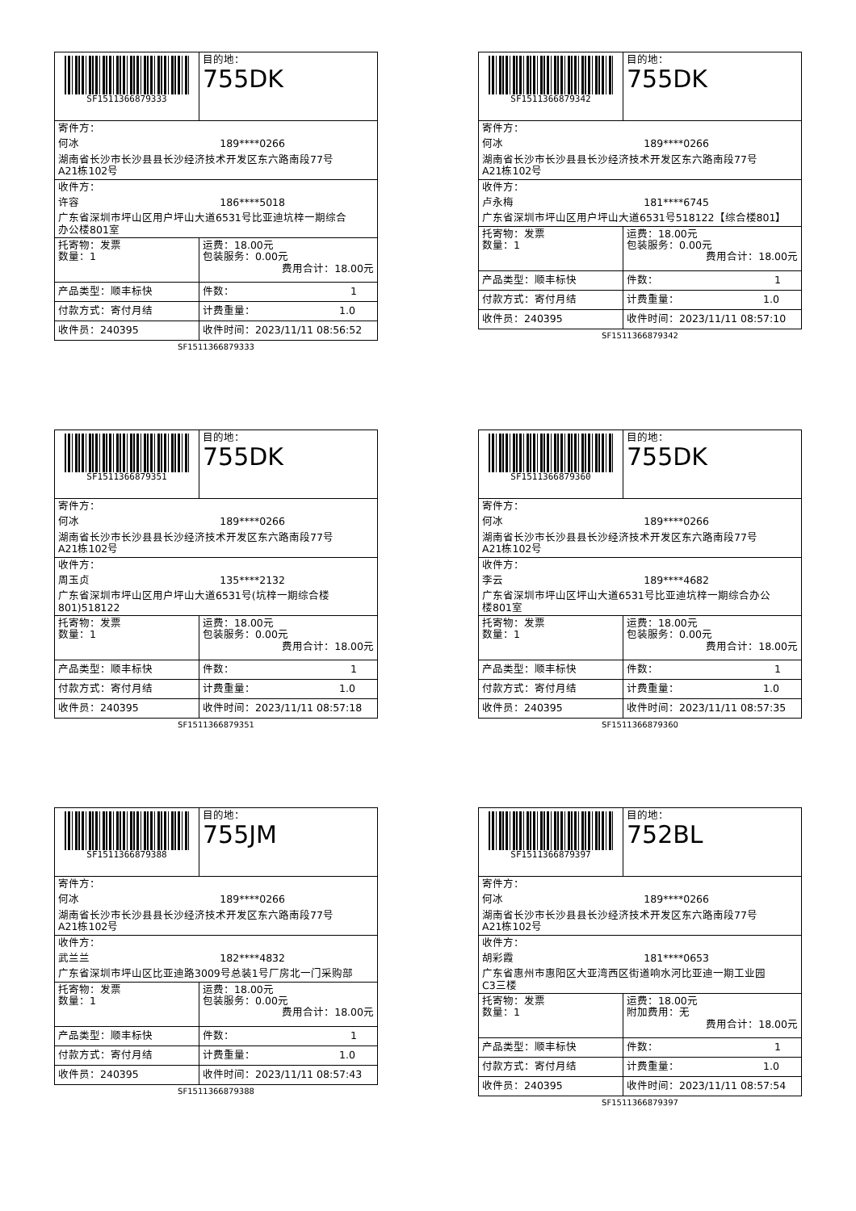| SF1511366879333 | 目的地： 755DK |
| 寄件方： 何冰 189****0266 湖南省长沙市长沙县县长沙经济技术开发区东六路南段77号 A21栋102号 | |
| 收件方： 许容 186****5018 广东省深圳市坪山区用户坪山大道6531号比亚迪坑梓一期综合 办公楼801室 | |
| 托寄物：发票 数量：1 | 运费：18.00元 包装服务：0.00元 费用合计：18.00元 |
| 产品类型：顺丰标快 | 件数： 1 |
| 付款方式：寄付月结 | 计费重量： 1.0 |
| 收件员：240395 | 收件时间：2023/11/11 08:56:52 |
SF1511366879333
| SF1511366879342 | 目的地： 755DK |
| 寄件方： 何冰 189****0266 湖南省长沙市长沙县县长沙经济技术开发区东六路南段77号 A21栋102号 | |
| 收件方： 卢永梅 181****6745 广东省深圳市坪山区用户坪山大道6531号518122【综合楼801】 | |
| 托寄物：发票 数量：1 | 运费：18.00元 包装服务：0.00元 费用合计：18.00元 |
| 产品类型：顺丰标快 | 件数： 1 |
| 付款方式：寄付月结 | 计费重量： 1.0 |
| 收件员：240395 | 收件时间：2023/11/11 08:57:10 |
SF1511366879342
| SF1511366879351 | 目的地： 755DK |
| 寄件方： 何冰 189****0266 湖南省长沙市长沙县县长沙经济技术开发区东六路南段77号 A21栋102号 | |
| 收件方： 周玉贞 135****2132 广东省深圳市坪山区用户坪山大道6531号(坑梓一期综合楼 801)518122 | |
| 托寄物：发票 数量：1 | 运费：18.00元 包装服务：0.00元 费用合计：18.00元 |
| 产品类型：顺丰标快 | 件数： 1 |
| 付款方式：寄付月结 | 计费重量： 1.0 |
| 收件员：240395 | 收件时间：2023/11/11 08:57:18 |
SF1511366879351
| SF1511366879360 | 目的地： 755DK |
| 寄件方： 何冰 189****0266 湖南省长沙市长沙县县长沙经济技术开发区东六路南段77号 A21栋102号 | |
| 收件方： 李云 189****4682 广东省深圳市坪山区坪山大道6531号比亚迪坑梓一期综合办公 楼801室 | |
| 托寄物：发票 数量：1 | 运费：18.00元 包装服务：0.00元 费用合计：18.00元 |
| 产品类型：顺丰标快 | 件数： 1 |
| 付款方式：寄付月结 | 计费重量： 1.0 |
| 收件员：240395 | 收件时间：2023/11/11 08:57:35 |
SF1511366879360
| SF1511366879388 | 目的地： 755JM |
| 寄件方： 何冰 189****0266 湖南省长沙市长沙县县长沙经济技术开发区东六路南段77号 A21栋102号 | |
| 收件方： 武兰兰 182****4832 广东省深圳市坪山区比亚迪路3009号总装1号厂房北一门采购部 | |
| 托寄物：发票 数量：1 | 运费：18.00元 包装服务：0.00元 费用合计：18.00元 |
| 产品类型：顺丰标快 | 件数： 1 |
| 付款方式：寄付月结 | 计费重量： 1.0 |
| 收件员：240395 | 收件时间：2023/11/11 08:57:43 |
SF1511366879388
| SF1511366879397 | 目的地： 752BL |
| 寄件方： 何冰 189****0266 湖南省长沙市长沙县县长沙经济技术开发区东六路南段77号 A21栋102号 | |
| 收件方： 胡彩霞 181****0653 广东省惠州市惠阳区大亚湾西区街道响水河比亚迪一期工业园 C3三楼 | |
| 托寄物：发票 数量：1 | 运费：18.00元 附加费用：无 费用合计：18.00元 |
| 产品类型：顺丰标快 | 件数： 1 |
| 付款方式：寄付月结 | 计费重量： 1.0 |
| 收件员：240395 | 收件时间：2023/11/11 08:57:54 |
SF1511366879397